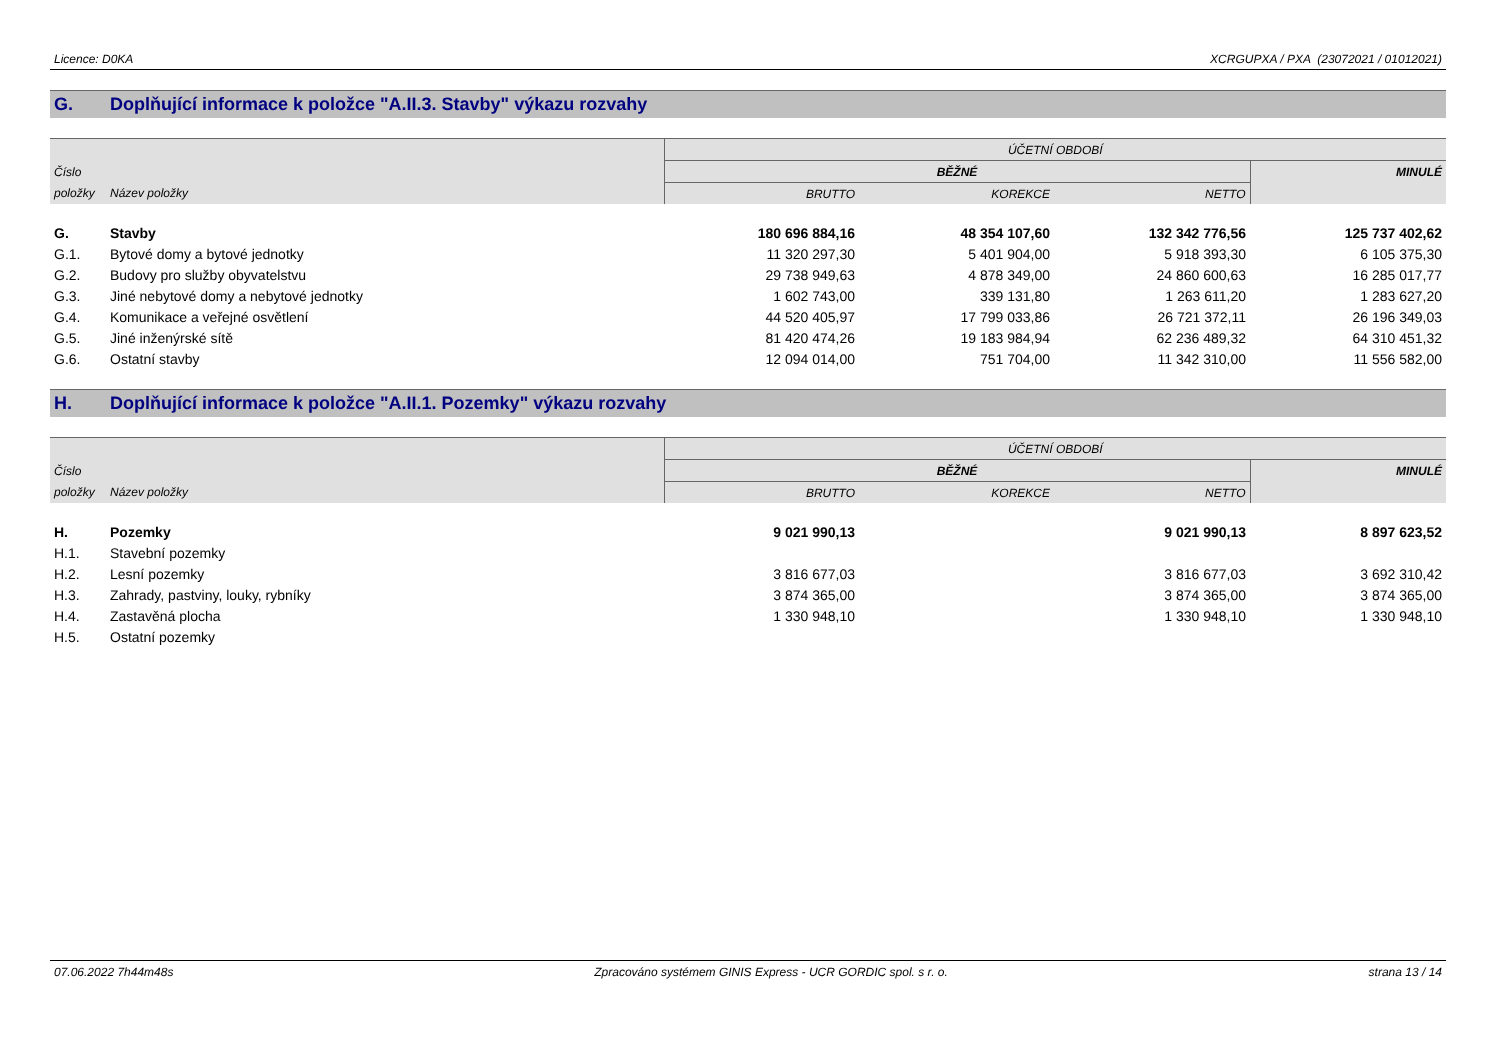Licence: D0KA XCRGUPXA / PXA (23072021 / 01012021)
G. Doplňující informace k položce "A.II.3. Stavby" výkazu rozvahy
| | | ÚČETNÍ OBDOBÍ | | | |
| --- | --- | --- | --- | --- | --- |
| Číslo | | BĚŽNÉ | | | MINULÉ |
| položky | Název položky | BRUTTO | KOREKCE | NETTO | |
| G. | Stavby | 180 696 884,16 | 48 354 107,60 | 132 342 776,56 | 125 737 402,62 |
| G.1. | Bytové domy a bytové jednotky | 11 320 297,30 | 5 401 904,00 | 5 918 393,30 | 6 105 375,30 |
| G.2. | Budovy pro služby obyvatelstvu | 29 738 949,63 | 4 878 349,00 | 24 860 600,63 | 16 285 017,77 |
| G.3. | Jiné nebytové domy a nebytové jednotky | 1 602 743,00 | 339 131,80 | 1 263 611,20 | 1 283 627,20 |
| G.4. | Komunikace a veřejné osvětlení | 44 520 405,97 | 17 799 033,86 | 26 721 372,11 | 26 196 349,03 |
| G.5. | Jiné inženýrské sítě | 81 420 474,26 | 19 183 984,94 | 62 236 489,32 | 64 310 451,32 |
| G.6. | Ostatní stavby | 12 094 014,00 | 751 704,00 | 11 342 310,00 | 11 556 582,00 |
H. Doplňující informace k položce "A.II.1. Pozemky" výkazu rozvahy
| | | ÚČETNÍ OBDOBÍ | | | |
| --- | --- | --- | --- | --- | --- |
| Číslo | | BĚŽNÉ | | | MINULÉ |
| položky | Název položky | BRUTTO | KOREKCE | NETTO | |
| H. | Pozemky | 9 021 990,13 | | 9 021 990,13 | 8 897 623,52 |
| H.1. | Stavební pozemky | | | | |
| H.2. | Lesní pozemky | 3 816 677,03 | | 3 816 677,03 | 3 692 310,42 |
| H.3. | Zahrady, pastviny, louky, rybníky | 3 874 365,00 | | 3 874 365,00 | 3 874 365,00 |
| H.4. | Zastavěná plocha | 1 330 948,10 | | 1 330 948,10 | 1 330 948,10 |
| H.5. | Ostatní pozemky | | | | |
07.06.2022 7h44m48s Zpracováno systémem GINIS Express - UCR GORDIC spol. s r. o. strana 13 / 14